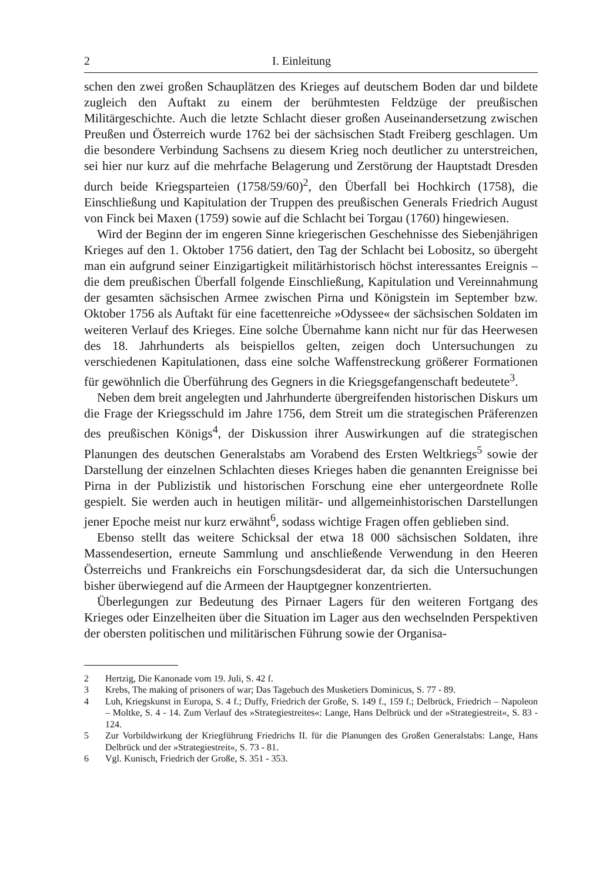2 I. Einleitung
schen den zwei großen Schauplätzen des Krieges auf deutschem Boden dar und bildete zugleich den Auftakt zu einem der berühmtesten Feldzüge der preußischen Militärgeschichte. Auch die letzte Schlacht dieser großen Auseinandersetzung zwischen Preußen und Österreich wurde 1762 bei der sächsischen Stadt Freiberg geschlagen. Um die besondere Verbindung Sachsens zu diesem Krieg noch deutlicher zu unterstreichen, sei hier nur kurz auf die mehrfache Belagerung und Zerstörung der Hauptstadt Dresden durch beide Kriegsparteien (1758/59/60)<sup>2</sup>, den Überfall bei Hochkirch (1758), die Einschließung und Kapitulation der Truppen des preußischen Generals Friedrich August von Finck bei Maxen (1759) sowie auf die Schlacht bei Torgau (1760) hingewiesen.
Wird der Beginn der im engeren Sinne kriegerischen Geschehnisse des Siebenjährigen Krieges auf den 1. Oktober 1756 datiert, den Tag der Schlacht bei Lobositz, so übergeht man ein aufgrund seiner Einzigartigkeit militärhistorisch höchst interessantes Ereignis – die dem preußischen Überfall folgende Einschließung, Kapitulation und Vereinnahmung der gesamten sächsischen Armee zwischen Pirna und Königstein im September bzw. Oktober 1756 als Auftakt für eine facettenreiche »Odyssee« der sächsischen Soldaten im weiteren Verlauf des Krieges. Eine solche Übernahme kann nicht nur für das Heerwesen des 18. Jahrhunderts als beispiellos gelten, zeigen doch Untersuchungen zu verschiedenen Kapitulationen, dass eine solche Waffenstreckung größerer Formationen für gewöhnlich die Überführung des Gegners in die Kriegsgefangenschaft bedeutete<sup>3</sup>.
Neben dem breit angelegten und Jahrhunderte übergreifenden historischen Diskurs um die Frage der Kriegsschuld im Jahre 1756, dem Streit um die strategischen Präferenzen des preußischen Königs<sup>4</sup>, der Diskussion ihrer Auswirkungen auf die strategischen Planungen des deutschen Generalstabs am Vorabend des Ersten Weltkriegs<sup>5</sup> sowie der Darstellung der einzelnen Schlachten dieses Krieges haben die genannten Ereignisse bei Pirna in der Publizistik und historischen Forschung eine eher untergeordnete Rolle gespielt. Sie werden auch in heutigen militär- und allgemeinhistorischen Darstellungen jener Epoche meist nur kurz erwähnt<sup>6</sup>, sodass wichtige Fragen offen geblieben sind.
Ebenso stellt das weitere Schicksal der etwa 18 000 sächsischen Soldaten, ihre Massendesertion, erneute Sammlung und anschließende Verwendung in den Heeren Österreichs und Frankreichs ein Forschungsdesiderat dar, da sich die Untersuchungen bisher überwiegend auf die Armeen der Hauptgegner konzentrierten.
Überlegungen zur Bedeutung des Pirnaer Lagers für den weiteren Fortgang des Krieges oder Einzelheiten über die Situation im Lager aus den wechselnden Perspektiven der obersten politischen und militärischen Führung sowie der Organisa-
2 Hertzig, Die Kanonade vom 19. Juli, S. 42 f.
3 Krebs, The making of prisoners of war; Das Tagebuch des Musketiers Dominicus, S. 77 - 89.
4 Luh, Kriegskunst in Europa, S. 4 f.; Duffy, Friedrich der Große, S. 149 f., 159 f.; Delbrück, Friedrich – Napoleon – Moltke, S. 4 - 14. Zum Verlauf des »Strategiestreites«: Lange, Hans Delbrück und der »Strategiestreit«, S. 83 - 124.
5 Zur Vorbildwirkung der Kriegführung Friedrichs II. für die Planungen des Großen Generalstabs: Lange, Hans Delbrück und der »Strategiestreit«, S. 73 - 81.
6 Vgl. Kunisch, Friedrich der Große, S. 351 - 353.